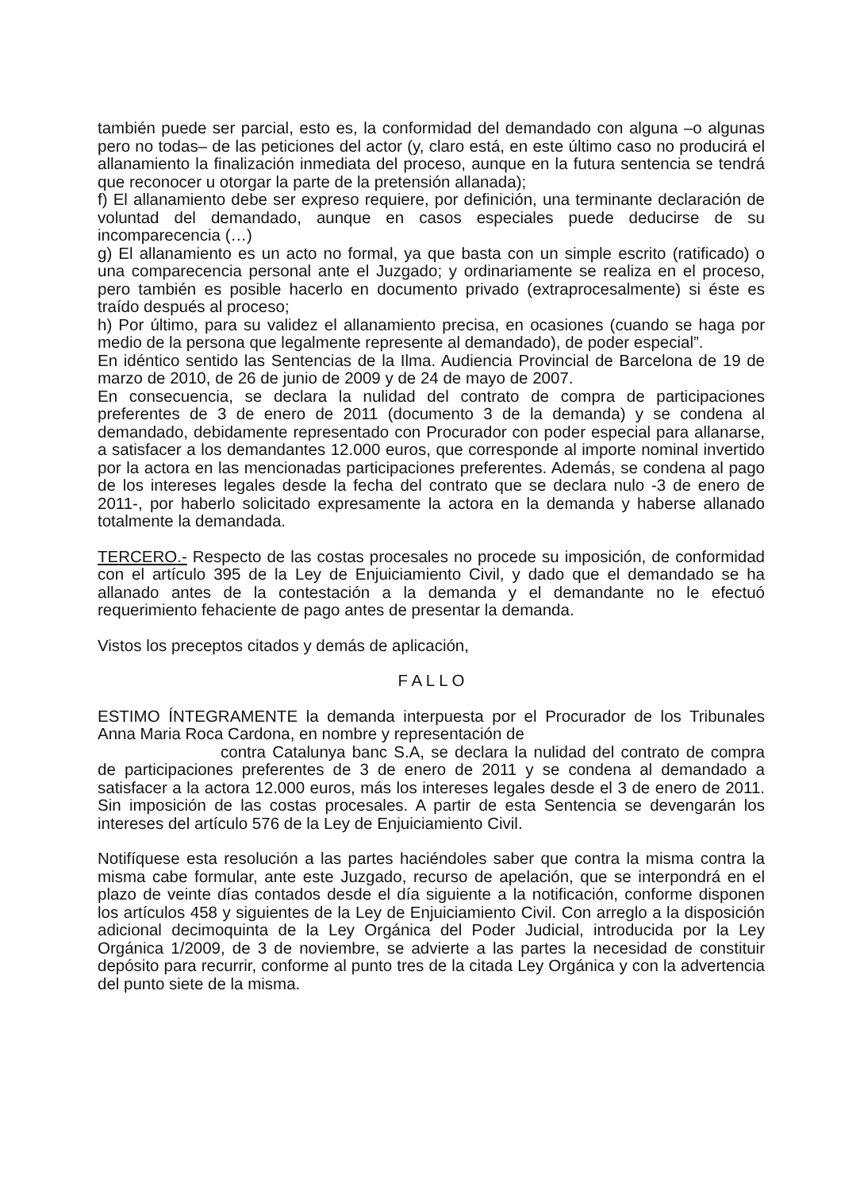también puede ser parcial, esto es, la conformidad del demandado con alguna –o algunas pero no todas– de las peticiones del actor (y, claro está, en este último caso no producirá el allanamiento la finalización inmediata del proceso, aunque en la futura sentencia se tendrá que reconocer u otorgar la parte de la pretensión allanada);
f) El allanamiento debe ser expreso requiere, por definición, una terminante declaración de voluntad del demandado, aunque en casos especiales puede deducirse de su incomparecencia (…)
g) El allanamiento es un acto no formal, ya que basta con un simple escrito (ratificado) o una comparecencia personal ante el Juzgado; y ordinariamente se realiza en el proceso, pero también es posible hacerlo en documento privado (extraprocesalmente) si éste es traído después al proceso;
h) Por último, para su validez el allanamiento precisa, en ocasiones (cuando se haga por medio de la persona que legalmente represente al demandado), de poder especial”.
En idéntico sentido las Sentencias de la Ilma. Audiencia Provincial de Barcelona de 19 de marzo de 2010, de 26 de junio de 2009 y de 24 de mayo de 2007.
En consecuencia, se declara la nulidad del contrato de compra de participaciones preferentes de 3 de enero de 2011 (documento 3 de la demanda) y se condena al demandado, debidamente representado con Procurador con poder especial para allanarse, a satisfacer a los demandantes 12.000 euros, que corresponde al importe nominal invertido por la actora en las mencionadas participaciones preferentes. Además, se condena al pago de los intereses legales desde la fecha del contrato que se declara nulo -3 de enero de 2011-, por haberlo solicitado expresamente la actora en la demanda y haberse allanado totalmente la demandada.
TERCERO.- Respecto de las costas procesales no procede su imposición, de conformidad con el artículo 395 de la Ley de Enjuiciamiento Civil, y dado que el demandado se ha allanado antes de la contestación a la demanda y el demandante no le efectuó requerimiento fehaciente de pago antes de presentar la demanda.
Vistos los preceptos citados y demás de aplicación,
F A L L O
ESTIMO ÍNTEGRAMENTE la demanda interpuesta por el Procurador de los Tribunales Anna Maria Roca Cardona, en nombre y representación de
contra Catalunya banc S.A, se declara la nulidad del contrato de compra de participaciones preferentes de 3 de enero de 2011 y se condena al demandado a satisfacer a la actora 12.000 euros, más los intereses legales desde el 3 de enero de 2011. Sin imposición de las costas procesales. A partir de esta Sentencia se devengarán los intereses del artículo 576 de la Ley de Enjuiciamiento Civil.
Notifíquese esta resolución a las partes haciéndoles saber que contra la misma contra la misma cabe formular, ante este Juzgado, recurso de apelación, que se interpondrá en el plazo de veinte días contados desde el día siguiente a la notificación, conforme disponen los artículos 458 y siguientes de la Ley de Enjuiciamiento Civil. Con arreglo a la disposición adicional decimoquinta de la Ley Orgánica del Poder Judicial, introducida por la Ley Orgánica 1/2009, de 3 de noviembre, se advierte a las partes la necesidad de constituir depósito para recurrir, conforme al punto tres de la citada Ley Orgánica y con la advertencia del punto siete de la misma.